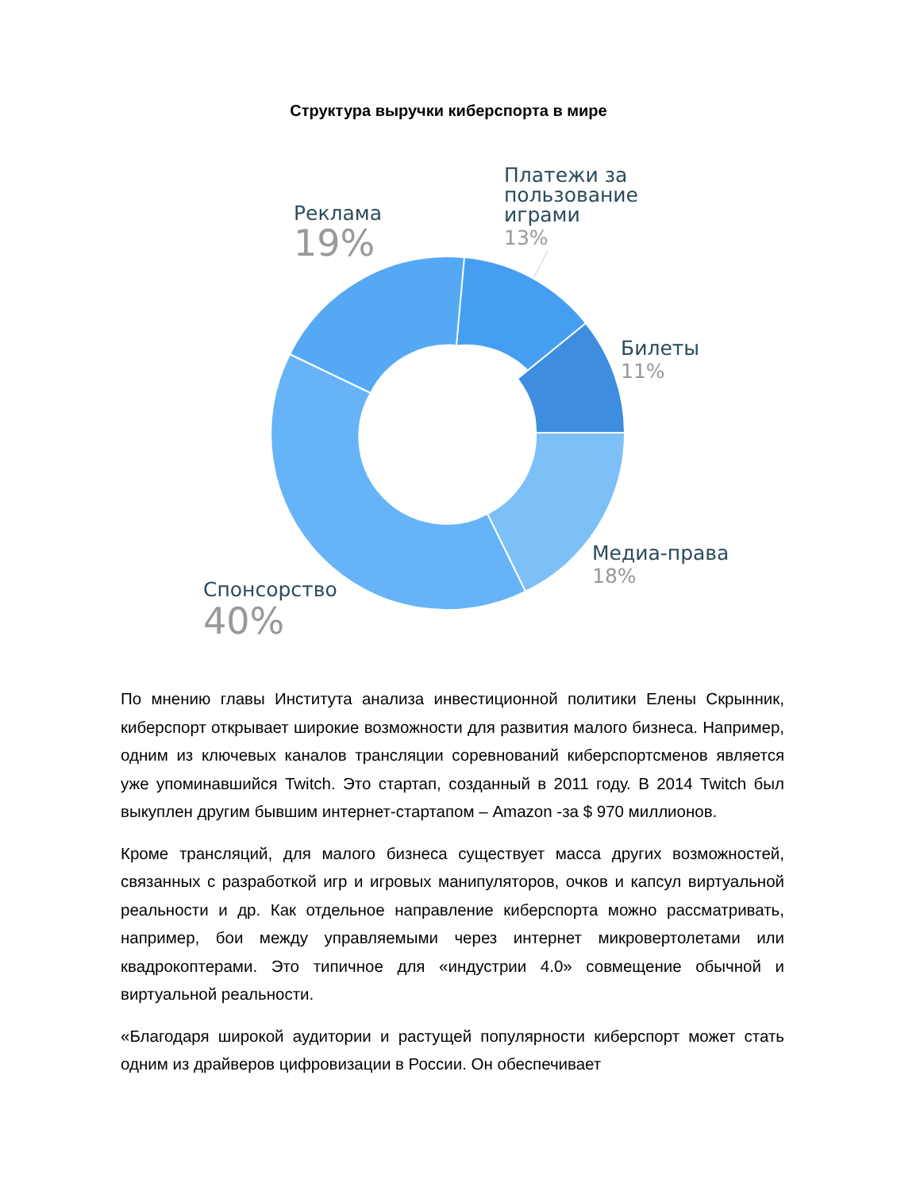Структура выручки киберспорта в мире
Реклама
19%
Платежи за
пользование
играми
13%
Билеты
11%
Медиа-права
18%
Спонсорство
40%
По мнению главы Института анализа инвестиционной политики Елены Скрынник, киберспорт открывает широкие возможности для развития малого бизнеса. Например, одним из ключевых каналов трансляции соревнований киберспортсменов является уже упоминавшийся Twitch. Это стартап, созданный в 2011 году. В 2014 Twitch был выкуплен другим бывшим интернет-стартапом – Amazon -за $ 970 миллионов.
Кроме трансляций, для малого бизнеса существует масса других возможностей, связанных с разработкой игр и игровых манипуляторов, очков и капсул виртуальной реальности и др. Как отдельное направление киберспорта можно рассматривать, например, бои между управляемыми через интернет микровертолетами или квадрокоптерами. Это типичное для «индустрии 4.0» совмещение обычной и виртуальной реальности.
«Благодаря широкой аудитории и растущей популярности киберспорт может стать одним из драйверов цифровизации в России. Он обеспечивает